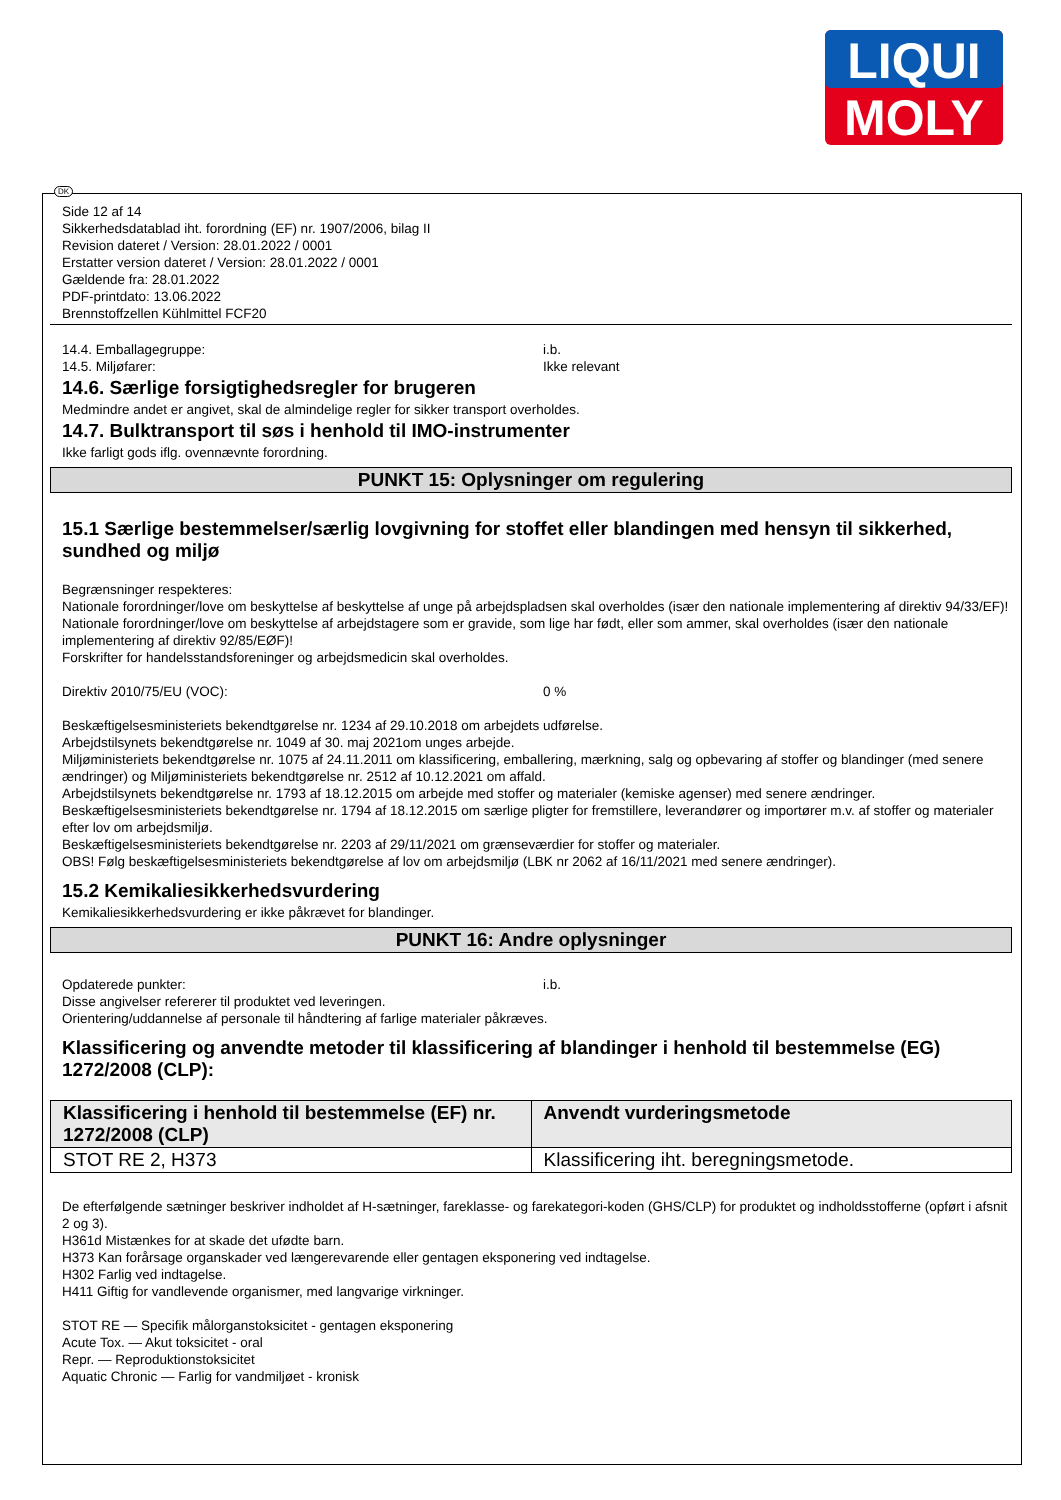LIQUI
MOLY
DK
Side 12 af 14
Sikkerhedsdatablad iht. forordning (EF) nr. 1907/2006, bilag II
Revision dateret / Version: 28.01.2022 / 0001
Erstatter version dateret / Version: 28.01.2022 / 0001
Gældende fra: 28.01.2022
PDF-printdato: 13.06.2022
Brennstoffzellen Kühlmittel FCF20
14.4. Emballagegruppe: i.b.
14.5. Miljøfarer: Ikke relevant
14.6. Særlige forsigtighedsregler for brugeren
Medmindre andet er angivet, skal de almindelige regler for sikker transport overholdes.
14.7. Bulktransport til søs i henhold til IMO-instrumenter
Ikke farligt gods iflg. ovennævnte forordning.
PUNKT 15: Oplysninger om regulering
15.1 Særlige bestemmelser/særlig lovgivning for stoffet eller blandingen med hensyn til sikkerhed, sundhed og miljø
Begrænsninger respekteres:
Nationale forordninger/love om beskyttelse af beskyttelse af unge på arbejdspladsen skal overholdes (især den nationale implementering af direktiv 94/33/EF)!
Nationale forordninger/love om beskyttelse af arbejdstagere som er gravide, som lige har født, eller som ammer, skal overholdes (især den nationale implementering af direktiv 92/85/EØF)!
Forskrifter for handelsstandsforeninger og arbejdsmedicin skal overholdes.
Direktiv 2010/75/EU (VOC): 0 %
Beskæftigelsesministeriets bekendtgørelse nr. 1234 af 29.10.2018 om arbejdets udførelse.
Arbejdstilsynets bekendtgørelse nr. 1049 af 30. maj 2021om unges arbejde.
Miljøministeriets bekendtgørelse nr. 1075 af 24.11.2011 om klassificering, emballering, mærkning, salg og opbevaring af stoffer og blandinger (med senere ændringer) og Miljøministeriets bekendtgørelse nr. 2512 af 10.12.2021 om affald.
Arbejdstilsynets bekendtgørelse nr. 1793 af 18.12.2015 om arbejde med stoffer og materialer (kemiske agenser) med senere ændringer.
Beskæftigelsesministeriets bekendtgørelse nr. 1794 af 18.12.2015 om særlige pligter for fremstillere, leverandører og importører m.v. af stoffer og materialer efter lov om arbejdsmiljø.
Beskæftigelsesministeriets bekendtgørelse nr. 2203 af 29/11/2021 om grænseværdier for stoffer og materialer.
OBS! Følg beskæftigelsesministeriets bekendtgørelse af lov om arbejdsmiljø (LBK nr 2062 af 16/11/2021 med senere ændringer).
15.2 Kemikaliesikkerhedsvurdering
Kemikaliesikkerhedsvurdering er ikke påkrævet for blandinger.
PUNKT 16: Andre oplysninger
Opdaterede punkter: i.b.
Disse angivelser refererer til produktet ved leveringen.
Orientering/uddannelse af personale til håndtering af farlige materialer påkræves.
Klassificering og anvendte metoder til klassificering af blandinger i henhold til bestemmelse (EG) 1272/2008 (CLP):
| Klassificering i henhold til bestemmelse (EF) nr. 1272/2008 (CLP) | Anvendt vurderingsmetode |
| --- | --- |
| STOT RE 2, H373 | Klassificering iht. beregningsmetode. |
De efterfølgende sætninger beskriver indholdet af H-sætninger, fareklasse- og farekategori-koden (GHS/CLP) for produktet og indholdsstofferne (opført i afsnit 2 og 3).
H361d Mistænkes for at skade det ufødte barn.
H373 Kan forårsage organskader ved længerevarende eller gentagen eksponering ved indtagelse.
H302 Farlig ved indtagelse.
H411 Giftig for vandlevende organismer, med langvarige virkninger.
STOT RE — Specifik målorganstoksicitet - gentagen eksponering
Acute Tox. — Akut toksicitet - oral
Repr. — Reproduktionstoksicitet
Aquatic Chronic — Farlig for vandmiljøet - kronisk